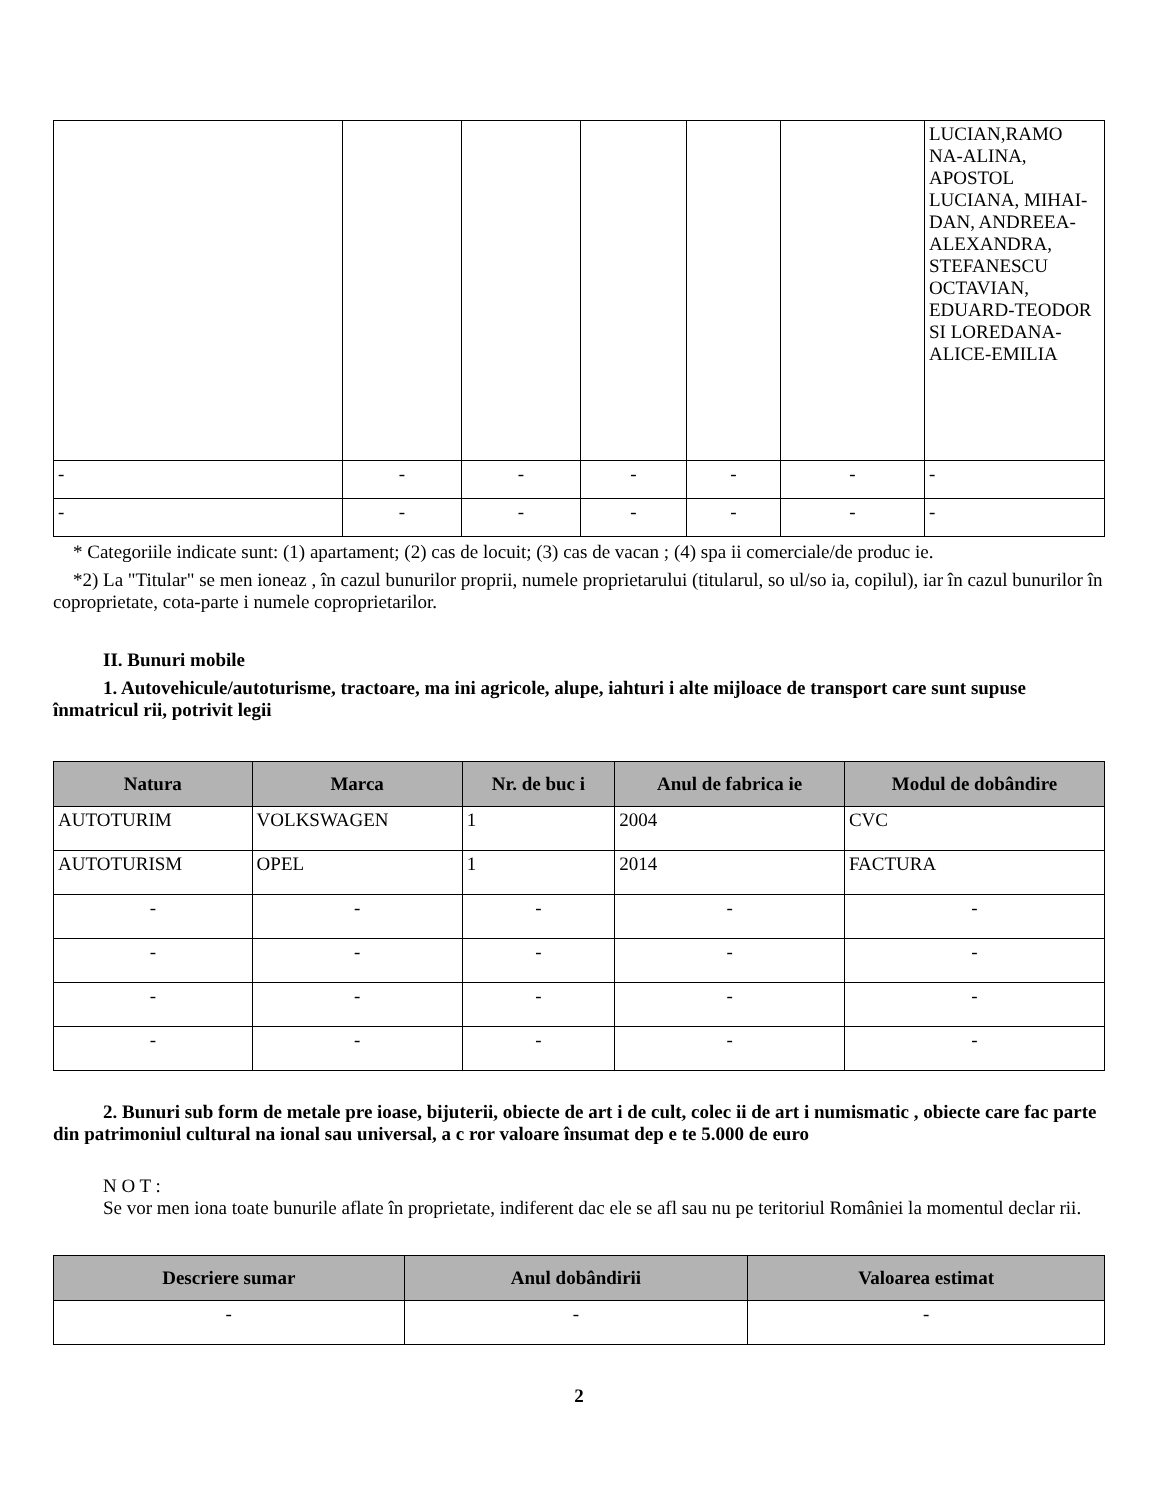| | | | | | | LUCIAN,RAMO NA-ALINA, APOSTOL LUCIANA, MIHAI-DAN, ANDREEA-ALEXANDRA, STEFANESCU OCTAVIAN, EDUARD-TEODOR SI LOREDANA-ALICE-EMILIA |
| - | - | - | - | - | - | - |
| - | - | - | - | - | - | - |
* Categoriile indicate sunt: (1) apartament; (2) cas de locuit; (3) cas de vacan ; (4) spa ii comerciale/de produc ie.
*2) La "Titular" se men ioneaz , în cazul bunurilor proprii, numele proprietarului (titularul, so ul/so ia, copilul), iar în cazul bunurilor în coproprietate, cota-parte i numele coproprietarilor.
II. Bunuri mobile
1. Autovehicule/autoturisme, tractoare, ma ini agricole, alupe, iahturi i alte mijloace de transport care sunt supuse înmatricul rii, potrivit legii
| Natura | Marca | Nr. de buc i | Anul de fabrica ie | Modul de dobândire |
| --- | --- | --- | --- | --- |
| AUTOTURIM | VOLKSWAGEN | 1 | 2004 | CVC |
| AUTOTURISM | OPEL | 1 | 2014 | FACTURA |
| - | - | - | - | - |
| - | - | - | - | - |
| - | - | - | - | - |
| - | - | - | - | - |
2. Bunuri sub form de metale pre ioase, bijuterii, obiecte de art i de cult, colec ii de art i numismatic , obiecte care fac parte din patrimoniul cultural na ional sau universal, a c ror valoare însumat dep e te 5.000 de euro
N O T :
Se vor men iona toate bunurile aflate în proprietate, indiferent dac ele se afl sau nu pe teritoriul României la momentul declar rii.
| Descriere sumar | Anul dobândirii | Valoarea estimat |
| --- | --- | --- |
| - | - | - |
2